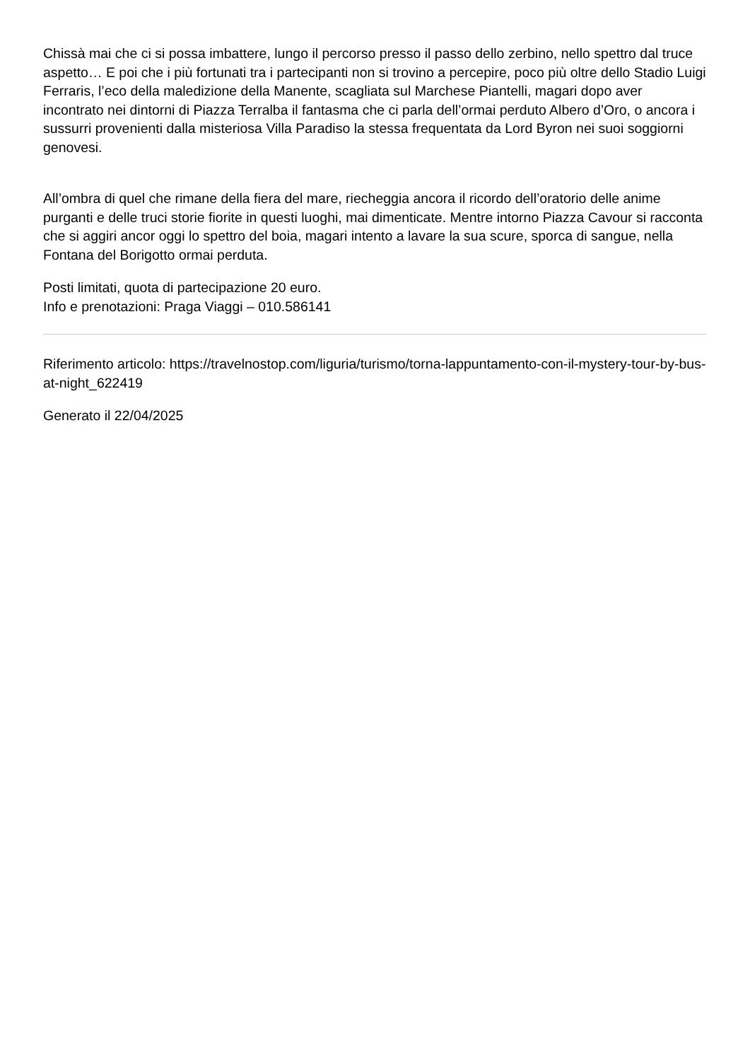Chissà mai che ci si possa imbattere, lungo il percorso presso il passo dello zerbino, nello spettro dal truce aspetto… E poi che i più fortunati tra i partecipanti non si trovino a percepire, poco più oltre dello Stadio Luigi Ferraris, l’eco della maledizione della Manente, scagliata sul Marchese Piantelli, magari dopo aver incontrato nei dintorni di Piazza Terralba il fantasma che ci parla dell’ormai perduto Albero d’Oro, o ancora i sussurri provenienti dalla misteriosa Villa Paradiso la stessa frequentata da Lord Byron nei suoi soggiorni genovesi.
All’ombra di quel che rimane della fiera del mare, riecheggia ancora il ricordo dell’oratorio delle anime purganti e delle truci storie fiorite in questi luoghi, mai dimenticate. Mentre intorno Piazza Cavour si racconta che si aggiri ancor oggi lo spettro del boia, magari intento a lavare la sua scure, sporca di sangue, nella Fontana del Borigotto ormai perduta.
Posti limitati, quota di partecipazione 20 euro.
Info e prenotazioni: Praga Viaggi – 010.586141
Riferimento articolo: https://travelnostop.com/liguria/turismo/torna-lappuntamento-con-il-mystery-tour-by-bus-at-night_622419
Generato il 22/04/2025